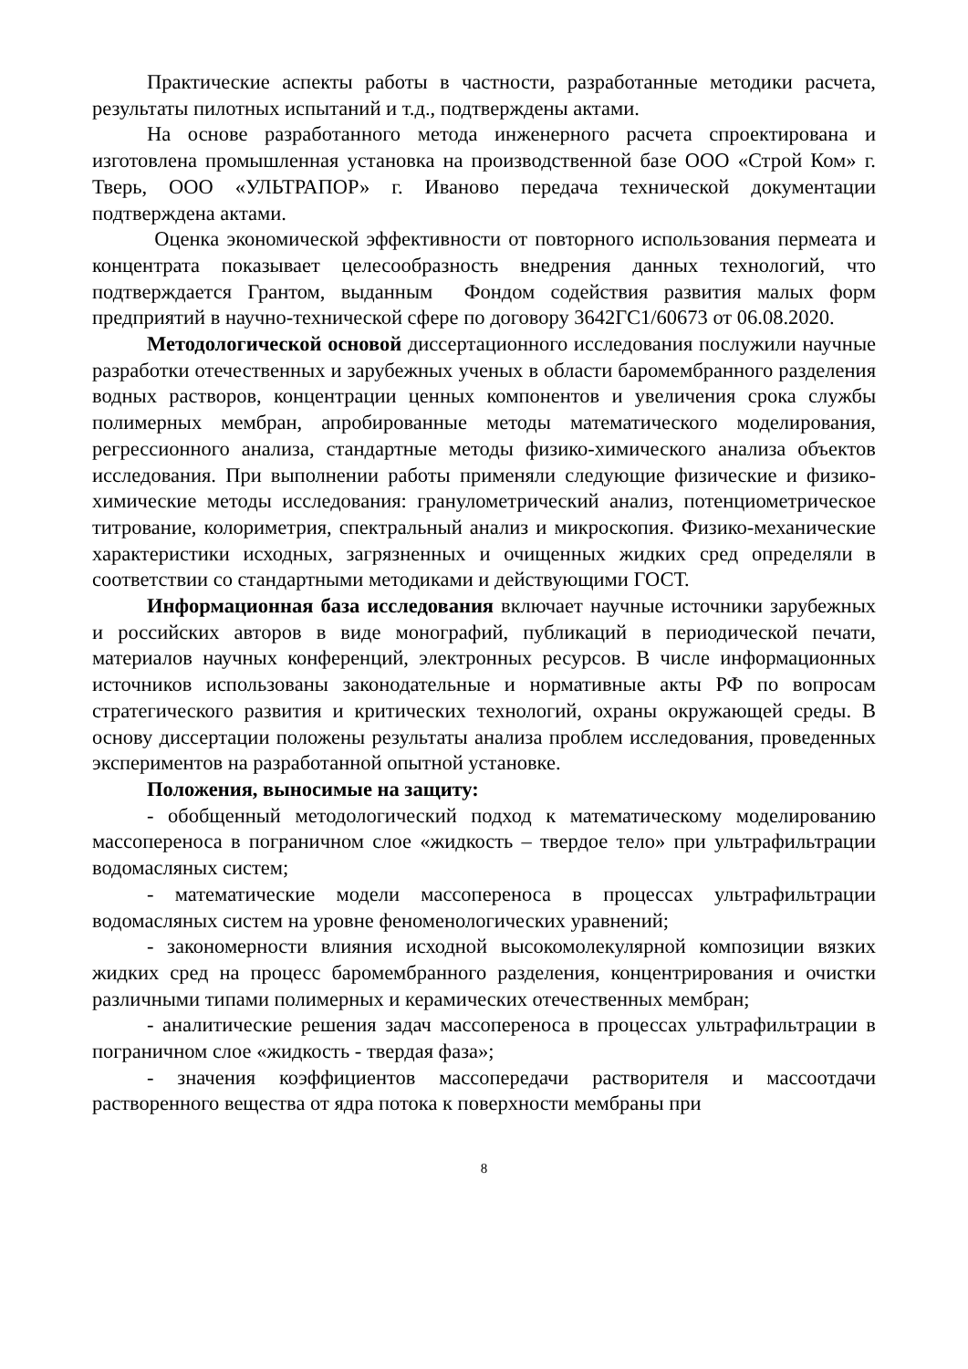Практические аспекты работы в частности, разработанные методики расчета, результаты пилотных испытаний и т.д., подтверждены актами.
На основе разработанного метода инженерного расчета спроектирована и изготовлена промышленная установка на производственной базе ООО «Строй Ком» г. Тверь, ООО «УЛЬТРАПОР» г. Иваново передача технической документации подтверждена актами.
Оценка экономической эффективности от повторного использования пермеата и концентрата показывает целесообразность внедрения данных технологий, что подтверждается Грантом, выданным Фондом содействия развития малых форм предприятий в научно-технической сфере по договору 3642ГС1/60673 от 06.08.2020.
Методологической основой диссертационного исследования послужили научные разработки отечественных и зарубежных ученых в области баромембранного разделения водных растворов, концентрации ценных компонентов и увеличения срока службы полимерных мембран, апробированные методы математического моделирования, регрессионного анализа, стандартные методы физико-химического анализа объектов исследования. При выполнении работы применяли следующие физические и физико-химические методы исследования: гранулометрический анализ, потенциометрическое титрование, колориметрия, спектральный анализ и микроскопия. Физико-механические характеристики исходных, загрязненных и очищенных жидких сред определяли в соответствии со стандартными методиками и действующими ГОСТ.
Информационная база исследования включает научные источники зарубежных и российских авторов в виде монографий, публикаций в периодической печати, материалов научных конференций, электронных ресурсов. В числе информационных источников использованы законодательные и нормативные акты РФ по вопросам стратегического развития и критических технологий, охраны окружающей среды. В основу диссертации положены результаты анализа проблем исследования, проведенных экспериментов на разработанной опытной установке.
Положения, выносимые на защиту:
- обобщенный методологический подход к математическому моделированию массопереноса в пограничном слое «жидкость – твердое тело» при ультрафильтрации водомасляных систем;
- математические модели массопереноса в процессах ультрафильтрации водомасляных систем на уровне феноменологических уравнений;
- закономерности влияния исходной высокомолекулярной композиции вязких жидких сред на процесс баромембранного разделения, концентрирования и очистки различными типами полимерных и керамических отечественных мембран;
- аналитические решения задач массопереноса в процессах ультрафильтрации в пограничном слое «жидкость - твердая фаза»;
- значения коэффициентов массопередачи растворителя и массоотдачи растворенного вещества от ядра потока к поверхности мембраны при
8